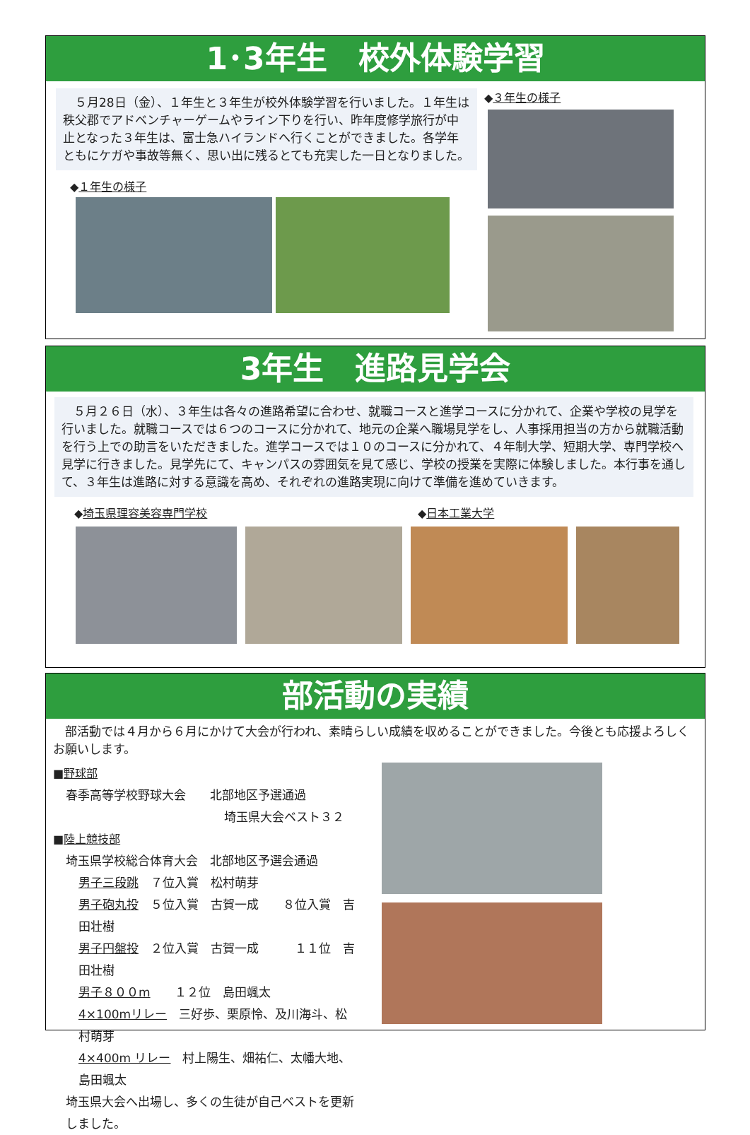1･3年生　校外体験学習
　５月28日（金）、１年生と３年生が校外体験学習を行いました。１年生は秩父郡でアドベンチャーゲームやライン下りを行い、昨年度修学旅行が中止となった３年生は、富士急ハイランドへ行くことができました。各学年ともにケガや事故等無く、思い出に残るとても充実した一日となりました。
◆１年生の様子
◆３年生の様子
3年生　進路見学会
　５月２６日（水）、３年生は各々の進路希望に合わせ、就職コースと進学コースに分かれて、企業や学校の見学を行いました。就職コースでは６つのコースに分かれて、地元の企業へ職場見学をし、人事採用担当の方から就職活動を行う上での助言をいただきました。進学コースでは１０のコースに分かれて、４年制大学、短期大学、専門学校へ見学に行きました。見学先にて、キャンパスの雰囲気を見て感じ、学校の授業を実際に体験しました。本行事を通して、３年生は進路に対する意識を高め、それぞれの進路実現に向けて準備を進めていきます。
◆埼玉県理容美容専門学校 ◆日本工業大学
部活動の実績
　部活動では４月から６月にかけて大会が行われ、素晴らしい成績を収めることができました。今後とも応援よろしくお願いします。
■野球部
春季高等学校野球大会　　北部地区予選通過
埼玉県大会ベスト３２
■陸上競技部
埼玉県学校総合体育大会　北部地区予選会通過
男子三段跳　７位入賞　松村萌芽
男子砲丸投　５位入賞　古賀一成　　８位入賞　吉田壮樹
男子円盤投　２位入賞　古賀一成　　　１１位　吉田壮樹
男子８００m　　１２位　島田颯太
4×100mリレー　三好歩、栗原怜、及川海斗、松村萌芽
4×400m リレー　村上陽生、畑祐仁、太幡大地、島田颯太
埼玉県大会へ出場し、多くの生徒が自己ベストを更新しました。